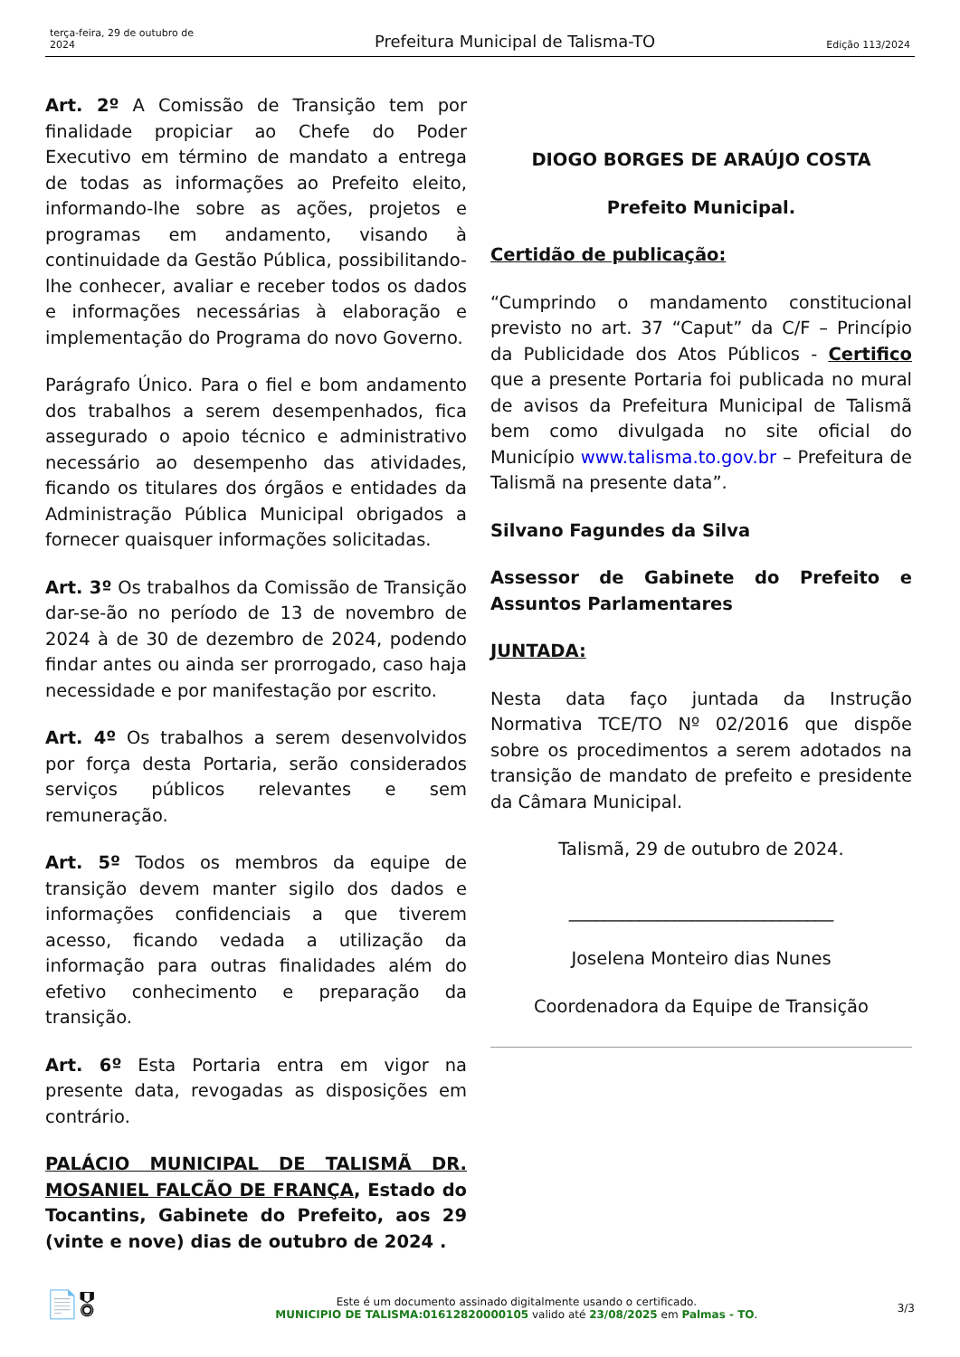terça-feira, 29 de outubro de 2024
Prefeitura Municipal de Talisma-TO
Edição 113/2024
Art. 2º A Comissão de Transição tem por finalidade propiciar ao Chefe do Poder Executivo em término de mandato a entrega de todas as informações ao Prefeito eleito, informando-lhe sobre as ações, projetos e programas em andamento, visando à continuidade da Gestão Pública, possibilitando-lhe conhecer, avaliar e receber todos os dados e informações necessárias à elaboração e implementação do Programa do novo Governo.
Parágrafo Único. Para o fiel e bom andamento dos trabalhos a serem desempenhados, fica assegurado o apoio técnico e administrativo necessário ao desempenho das atividades, ficando os titulares dos órgãos e entidades da Administração Pública Municipal obrigados a fornecer quaisquer informações solicitadas.
Art. 3º Os trabalhos da Comissão de Transição dar-se-ão no período de 13 de novembro de 2024 à de 30 de dezembro de 2024, podendo findar antes ou ainda ser prorrogado, caso haja necessidade e por manifestação por escrito.
Art. 4º Os trabalhos a serem desenvolvidos por força desta Portaria, serão considerados serviços públicos relevantes e sem remuneração.
Art. 5º Todos os membros da equipe de transição devem manter sigilo dos dados e informações confidenciais a que tiverem acesso, ficando vedada a utilização da informação para outras finalidades além do efetivo conhecimento e preparação da transição.
Art. 6º Esta Portaria entra em vigor na presente data, revogadas as disposições em contrário.
PALÁCIO MUNICIPAL DE TALISMÃ DR. MOSANIEL FALCÃO DE FRANÇA, Estado do Tocantins, Gabinete do Prefeito, aos 29 (vinte e nove) dias de outubro de 2024 .
DIOGO BORGES DE ARAÚJO COSTA
Prefeito Municipal.
Certidão de publicação:
“Cumprindo o mandamento constitucional previsto no art. 37 “Caput” da C/F – Princípio da Publicidade dos Atos Públicos - Certifico que a presente Portaria foi publicada no mural de avisos da Prefeitura Municipal de Talismã bem como divulgada no site oficial do Município www.talisma.to.gov.br – Prefeitura de Talismã na presente data”.
Silvano Fagundes da Silva
Assessor de Gabinete do Prefeito e Assuntos Parlamentares
JUNTADA:
Nesta data faço juntada da Instrução Normativa TCE/TO Nº 02/2016 que dispõe sobre os procedimentos a serem adotados na transição de mandato de prefeito e presidente da Câmara Municipal.
Talismã, 29 de outubro de 2024.
______________________________
Joselena Monteiro dias Nunes
Coordenadora da Equipe de Transição
📄🎖
Este é um documento assinado digitalmente usando o certificado.
MUNICIPIO DE TALISMA:01612820000105 valido até 23/08/2025 em Palmas - TO.
3/3